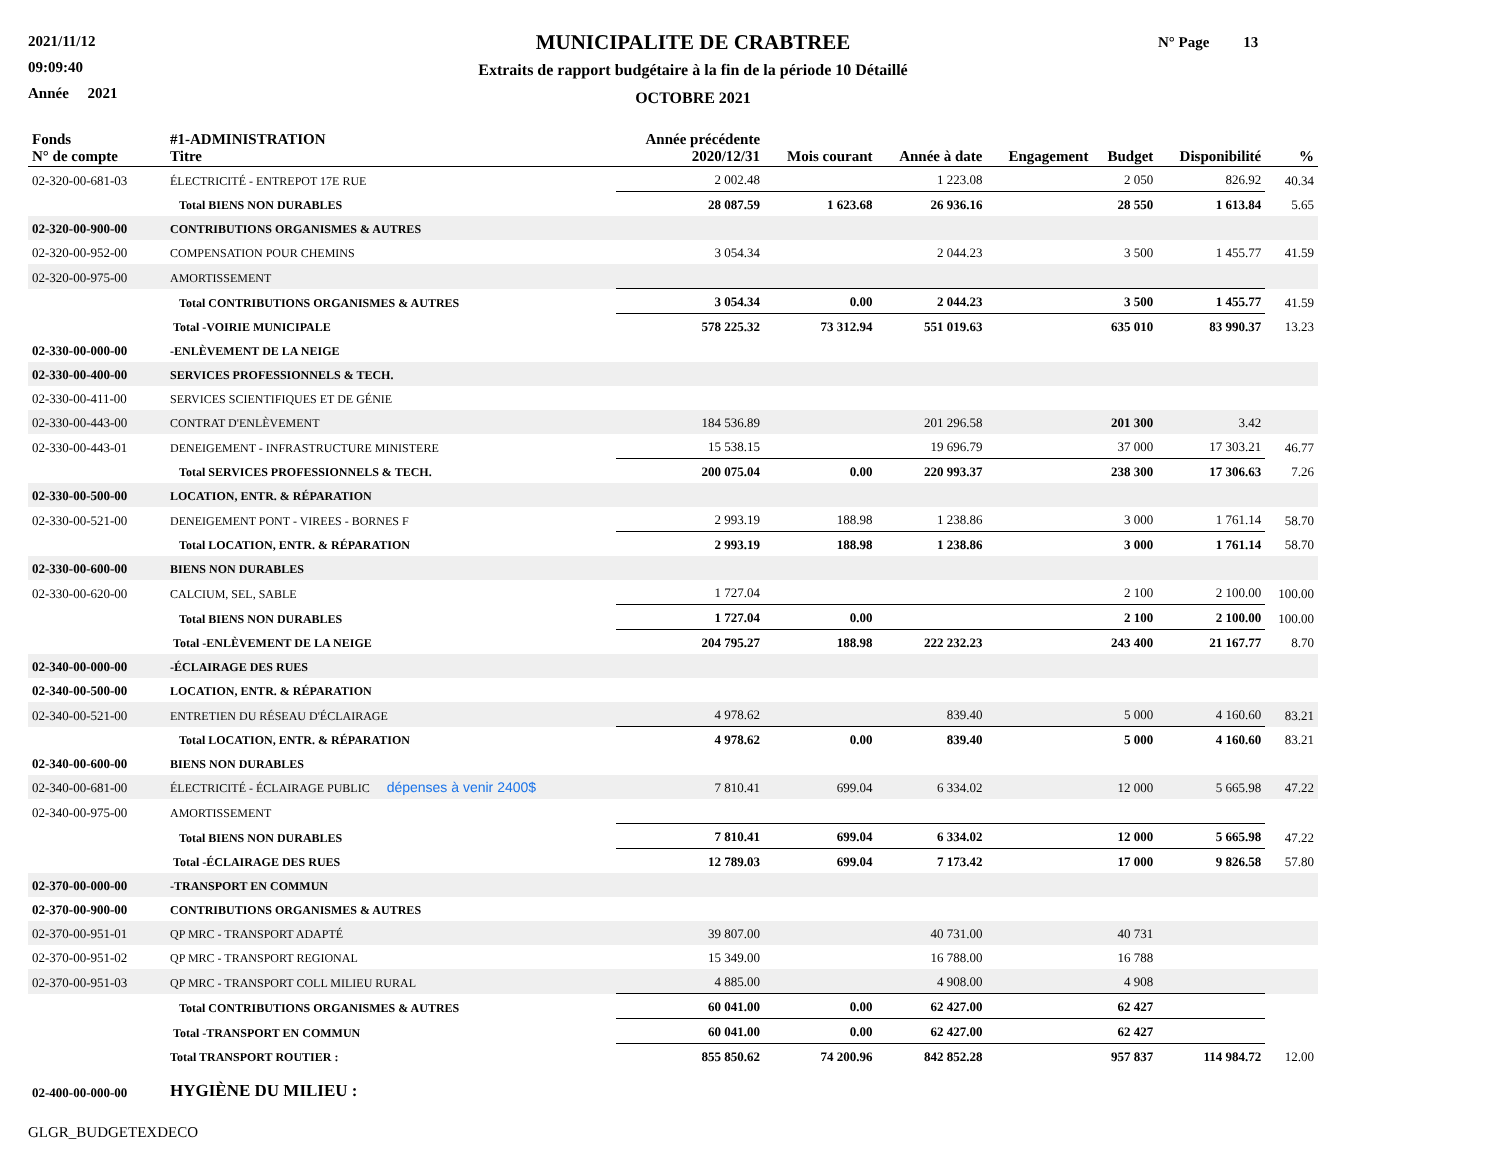2021/11/12
09:09:40
Année 2021
MUNICIPALITE DE CRABTREE
Extraits de rapport budgétaire à la fin de la période 10 Détaillé
OCTOBRE 2021
N° Page 13
| Fonds N° de compte | #1-ADMINISTRATION Titre | Année précédente 2020/12/31 | Mois courant | Année à date | Engagement | Budget | Disponibilité | % |
| --- | --- | --- | --- | --- | --- | --- | --- | --- |
| 02-320-00-681-03 | ÉLECTRICITÉ - ENTREPOT 17E RUE | 2 002.48 | | 1 223.08 | | 2 050 | 826.92 | 40.34 |
| | Total BIENS NON DURABLES | 28 087.59 | 1 623.68 | 26 936.16 | | 28 550 | 1 613.84 | 5.65 |
| 02-320-00-900-00 | CONTRIBUTIONS ORGANISMES & AUTRES | | | | | | | |
| 02-320-00-952-00 | COMPENSATION POUR CHEMINS | 3 054.34 | | 2 044.23 | | 3 500 | 1 455.77 | 41.59 |
| 02-320-00-975-00 | AMORTISSEMENT | | | | | | | |
| | Total CONTRIBUTIONS ORGANISMES & AUTRES | 3 054.34 | 0.00 | 2 044.23 | | 3 500 | 1 455.77 | 41.59 |
| | Total -VOIRIE MUNICIPALE | 578 225.32 | 73 312.94 | 551 019.63 | | 635 010 | 83 990.37 | 13.23 |
| 02-330-00-000-00 | -ENLÈVEMENT DE LA NEIGE | | | | | | | |
| 02-330-00-400-00 | SERVICES PROFESSIONNELS & TECH. | | | | | | | |
| 02-330-00-411-00 | SERVICES SCIENTIFIQUES ET DE GÉNIE | | | | | | | |
| 02-330-00-443-00 | CONTRAT D'ENLÈVEMENT | 184 536.89 | | 201 296.58 | | 201 300 | 3.42 | |
| 02-330-00-443-01 | DENEIGEMENT - INFRASTRUCTURE MINISTERE | 15 538.15 | | 19 696.79 | | 37 000 | 17 303.21 | 46.77 |
| | Total SERVICES PROFESSIONNELS & TECH. | 200 075.04 | 0.00 | 220 993.37 | | 238 300 | 17 306.63 | 7.26 |
| 02-330-00-500-00 | LOCATION, ENTR. & RÉPARATION | | | | | | | |
| 02-330-00-521-00 | DENEIGEMENT PONT - VIREES - BORNES F | 2 993.19 | 188.98 | 1 238.86 | | 3 000 | 1 761.14 | 58.70 |
| | Total LOCATION, ENTR. & RÉPARATION | 2 993.19 | 188.98 | 1 238.86 | | 3 000 | 1 761.14 | 58.70 |
| 02-330-00-600-00 | BIENS NON DURABLES | | | | | | | |
| 02-330-00-620-00 | CALCIUM, SEL, SABLE | 1 727.04 | | | | 2 100 | 2 100.00 | 100.00 |
| | Total BIENS NON DURABLES | 1 727.04 | 0.00 | | | 2 100 | 2 100.00 | 100.00 |
| | Total -ENLÈVEMENT DE LA NEIGE | 204 795.27 | 188.98 | 222 232.23 | | 243 400 | 21 167.77 | 8.70 |
| 02-340-00-000-00 | -ÉCLAIRAGE DES RUES | | | | | | | |
| 02-340-00-500-00 | LOCATION, ENTR. & RÉPARATION | | | | | | | |
| 02-340-00-521-00 | ENTRETIEN DU RÉSEAU D'ÉCLAIRAGE | 4 978.62 | | 839.40 | | 5 000 | 4 160.60 | 83.21 |
| | Total LOCATION, ENTR. & RÉPARATION | 4 978.62 | 0.00 | 839.40 | | 5 000 | 4 160.60 | 83.21 |
| 02-340-00-600-00 | BIENS NON DURABLES | | | | | | | |
| 02-340-00-681-00 | ÉLECTRICITÉ - ÉCLAIRAGE PUBLIC dépenses à venir 2400$ | 7 810.41 | 699.04 | 6 334.02 | | 12 000 | 5 665.98 | 47.22 |
| 02-340-00-975-00 | AMORTISSEMENT | | | | | | | |
| | Total BIENS NON DURABLES | 7 810.41 | 699.04 | 6 334.02 | | 12 000 | 5 665.98 | 47.22 |
| | Total -ÉCLAIRAGE DES RUES | 12 789.03 | 699.04 | 7 173.42 | | 17 000 | 9 826.58 | 57.80 |
| 02-370-00-000-00 | -TRANSPORT EN COMMUN | | | | | | | |
| 02-370-00-900-00 | CONTRIBUTIONS ORGANISMES & AUTRES | | | | | | | |
| 02-370-00-951-01 | QP MRC - TRANSPORT ADAPTÉ | 39 807.00 | | 40 731.00 | | 40 731 | | |
| 02-370-00-951-02 | QP MRC - TRANSPORT REGIONAL | 15 349.00 | | 16 788.00 | | 16 788 | | |
| 02-370-00-951-03 | QP MRC - TRANSPORT COLL MILIEU RURAL | 4 885.00 | | 4 908.00 | | 4 908 | | |
| | Total CONTRIBUTIONS ORGANISMES & AUTRES | 60 041.00 | 0.00 | 62 427.00 | | 62 427 | | |
| | Total -TRANSPORT EN COMMUN | 60 041.00 | 0.00 | 62 427.00 | | 62 427 | | |
| | Total TRANSPORT ROUTIER : | 855 850.62 | 74 200.96 | 842 852.28 | | 957 837 | 114 984.72 | 12.00 |
| 02-400-00-000-00 | HYGIÈNE DU MILIEU : | | | | | | | |
GLGR_BUDGETEXDECO